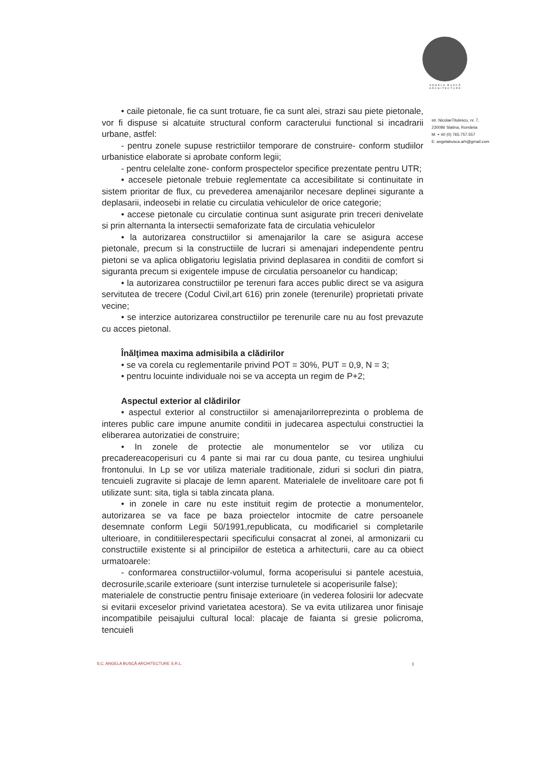ANGELA BUSCĂ
ARCHITECTURE
str. NicolaeTitulescu, nr. 7,
230086 Slatina, România
M: + 40 (0) 765.757.557
E: angelabusca.arh@gmail.com
• caile pietonale, fie ca sunt trotuare, fie ca sunt alei, strazi sau piete pietonale, vor fi dispuse si alcatuite structural conform caracterului functional si incadrarii urbane, astfel:
- pentru zonele supuse restrictiilor temporare de construire- conform studiilor urbanistice elaborate si aprobate conform legii;
- pentru celelalte zone- conform prospectelor specifice prezentate pentru UTR;
• accesele pietonale trebuie reglementate ca accesibilitate si continuitate in sistem prioritar de flux, cu prevederea amenajarilor necesare deplinei sigurante a deplasarii, indeosebi in relatie cu circulatia vehiculelor de orice categorie;
• accese pietonale cu circulatie continua sunt asigurate prin treceri denivelate si prin alternanta la intersectii semaforizate fata de circulatia vehiculelor
• la autorizarea constructiilor si amenajarilor la care se asigura accese pietonale, precum si la constructiile de lucrari si amenajari independente pentru pietoni se va aplica obligatoriu legislatia privind deplasarea in conditii de comfort si siguranta precum si exigentele impuse de circulatia persoanelor cu handicap;
• la autorizarea constructiilor pe terenuri fara acces public direct se va asigura servitutea de trecere (Codul Civil,art 616) prin zonele (terenurile) proprietati private vecine;
• se interzice autorizarea constructiilor pe terenurile care nu au fost prevazute cu acces pietonal.
Înălţimea maxima admisibila a clădirilor
• se va corela cu reglementarile privind POT = 30%, PUT = 0,9, N = 3;
• pentru locuinte individuale noi se va accepta un regim de P+2;
Aspectul exterior al clădirilor
• aspectul exterior al constructiilor si amenajarilorreprezinta o problema de interes public care impune anumite conditii in judecarea aspectului constructiei la eliberarea autorizatiei de construire;
• In zonele de protectie ale monumentelor se vor utiliza cu precadereacoperisuri cu 4 pante si mai rar cu doua pante, cu tesirea unghiului frontonului. In Lp se vor utiliza materiale traditionale, ziduri si socluri din piatra, tencuieli zugravite si placaje de lemn aparent. Materialele de invelitoare care pot fi utilizate sunt: sita, tigla si tabla zincata plana.
• in zonele in care nu este instituit regim de protectie a monumentelor, autorizarea se va face pe baza proiectelor intocmite de catre persoanele desemnate conform Legii 50/1991,republicata, cu modificariel si completarile ulterioare, in conditiilerespectarii specificului consacrat al zonei, al armonizarii cu constructiile existente si al principiilor de estetica a arhitecturii, care au ca obiect urmatoarele:
- conformarea constructiilor-volumul, forma acoperisului si pantele acestuia, decrosurile,scarile exterioare (sunt interzise turnuletele si acoperisurile false);
materialele de constructie pentru finisaje exterioare (in vederea folosirii lor adecvate si evitarii exceselor privind varietatea acestora). Se va evita utilizarea unor finisaje incompatibile peisajului cultural local: placaje de faianta si gresie policroma, tencuieli
S.C. ANGELA BUSCĂ ARCHITECTURE S.R.L.
I